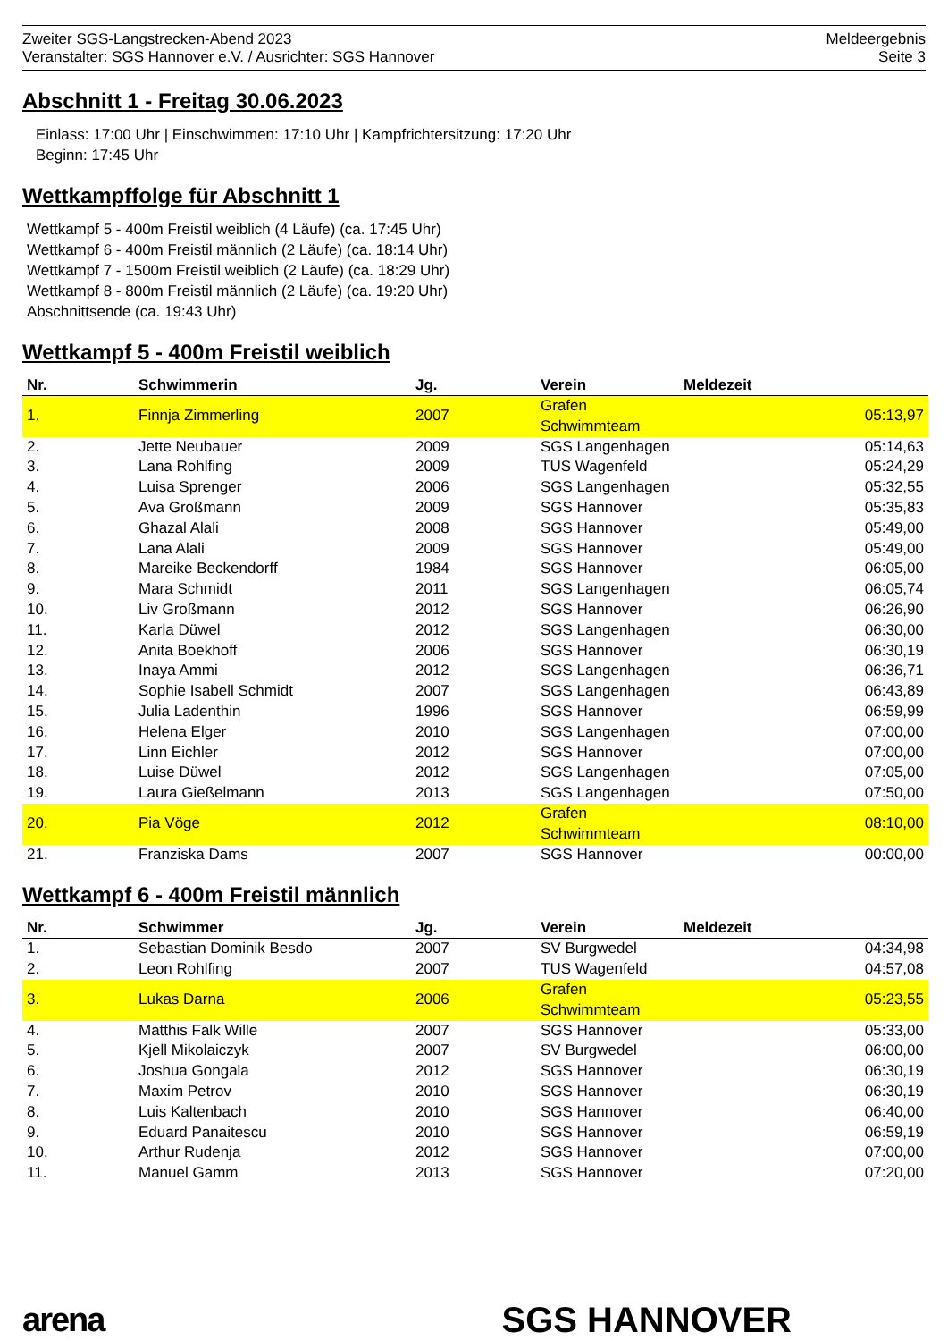Zweiter SGS-Langstrecken-Abend 2023
Veranstalter: SGS Hannover e.V. / Ausrichter: SGS Hannover
Meldeergebnis
Seite 3
Abschnitt 1 - Freitag 30.06.2023
Einlass: 17:00 Uhr | Einschwimmen: 17:10 Uhr | Kampfrichtersitzung: 17:20 Uhr
Beginn: 17:45 Uhr
Wettkampffolge für Abschnitt 1
Wettkampf 5 - 400m Freistil weiblich (4 Läufe) (ca. 17:45 Uhr)
Wettkampf 6 - 400m Freistil männlich (2 Läufe) (ca. 18:14 Uhr)
Wettkampf 7 - 1500m Freistil weiblich (2 Läufe) (ca. 18:29 Uhr)
Wettkampf 8 - 800m Freistil männlich (2 Läufe) (ca. 19:20 Uhr)
Abschnittsende (ca. 19:43 Uhr)
Wettkampf 5 - 400m Freistil weiblich
| Nr. | Schwimmerin | Jg. | Verein | Meldezeit |
| --- | --- | --- | --- | --- |
| 1. | Finnja Zimmerling | 2007 | Grafen Schwimmteam | 05:13,97 |
| 2. | Jette Neubauer | 2009 | SGS Langenhagen | 05:14,63 |
| 3. | Lana Rohlfing | 2009 | TUS Wagenfeld | 05:24,29 |
| 4. | Luisa Sprenger | 2006 | SGS Langenhagen | 05:32,55 |
| 5. | Ava Großmann | 2009 | SGS Hannover | 05:35,83 |
| 6. | Ghazal Alali | 2008 | SGS Hannover | 05:49,00 |
| 7. | Lana Alali | 2009 | SGS Hannover | 05:49,00 |
| 8. | Mareike Beckendorff | 1984 | SGS Hannover | 06:05,00 |
| 9. | Mara Schmidt | 2011 | SGS Langenhagen | 06:05,74 |
| 10. | Liv Großmann | 2012 | SGS Hannover | 06:26,90 |
| 11. | Karla Düwel | 2012 | SGS Langenhagen | 06:30,00 |
| 12. | Anita Boekhoff | 2006 | SGS Hannover | 06:30,19 |
| 13. | Inaya Ammi | 2012 | SGS Langenhagen | 06:36,71 |
| 14. | Sophie Isabell Schmidt | 2007 | SGS Langenhagen | 06:43,89 |
| 15. | Julia Ladenthin | 1996 | SGS Hannover | 06:59,99 |
| 16. | Helena Elger | 2010 | SGS Langenhagen | 07:00,00 |
| 17. | Linn Eichler | 2012 | SGS Hannover | 07:00,00 |
| 18. | Luise Düwel | 2012 | SGS Langenhagen | 07:05,00 |
| 19. | Laura Gießelmann | 2013 | SGS Langenhagen | 07:50,00 |
| 20. | Pia Vöge | 2012 | Grafen Schwimmteam | 08:10,00 |
| 21. | Franziska Dams | 2007 | SGS Hannover | 00:00,00 |
Wettkampf 6 - 400m Freistil männlich
| Nr. | Schwimmer | Jg. | Verein | Meldezeit |
| --- | --- | --- | --- | --- |
| 1. | Sebastian Dominik Besdo | 2007 | SV Burgwedel | 04:34,98 |
| 2. | Leon Rohlfing | 2007 | TUS Wagenfeld | 04:57,08 |
| 3. | Lukas Darna | 2006 | Grafen Schwimmteam | 05:23,55 |
| 4. | Matthis Falk Wille | 2007 | SGS Hannover | 05:33,00 |
| 5. | Kjell Mikolaiczyk | 2007 | SV Burgwedel | 06:00,00 |
| 6. | Joshua Gongala | 2012 | SGS Hannover | 06:30,19 |
| 7. | Maxim Petrov | 2010 | SGS Hannover | 06:30,19 |
| 8. | Luis Kaltenbach | 2010 | SGS Hannover | 06:40,00 |
| 9. | Eduard Panaitescu | 2010 | SGS Hannover | 06:59,19 |
| 10. | Arthur Rudenja | 2012 | SGS Hannover | 07:00,00 |
| 11. | Manuel Gamm | 2013 | SGS Hannover | 07:20,00 |
arena SGS HANNOVER